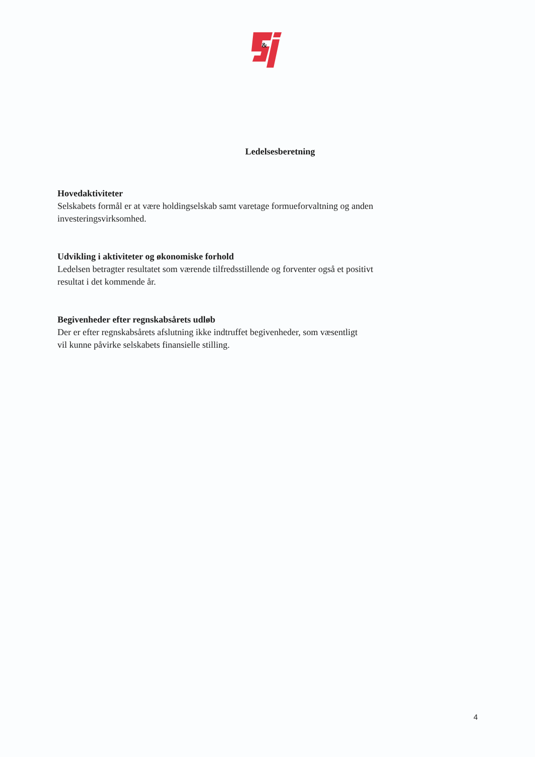&
Ledelsesberetning
Hovedaktiviteter
Selskabets formål er at være holdingselskab samt varetage formueforvaltning og anden investeringsvirksomhed.
Udvikling i aktiviteter og økonomiske forhold
Ledelsen betragter resultatet som værende tilfredsstillende og forventer også et positivt resultat i det kommende år.
Begivenheder efter regnskabsårets udløb
Der er efter regnskabsårets afslutning ikke indtruffet begivenheder, som væsentligt
vil kunne påvirke selskabets finansielle stilling.
4